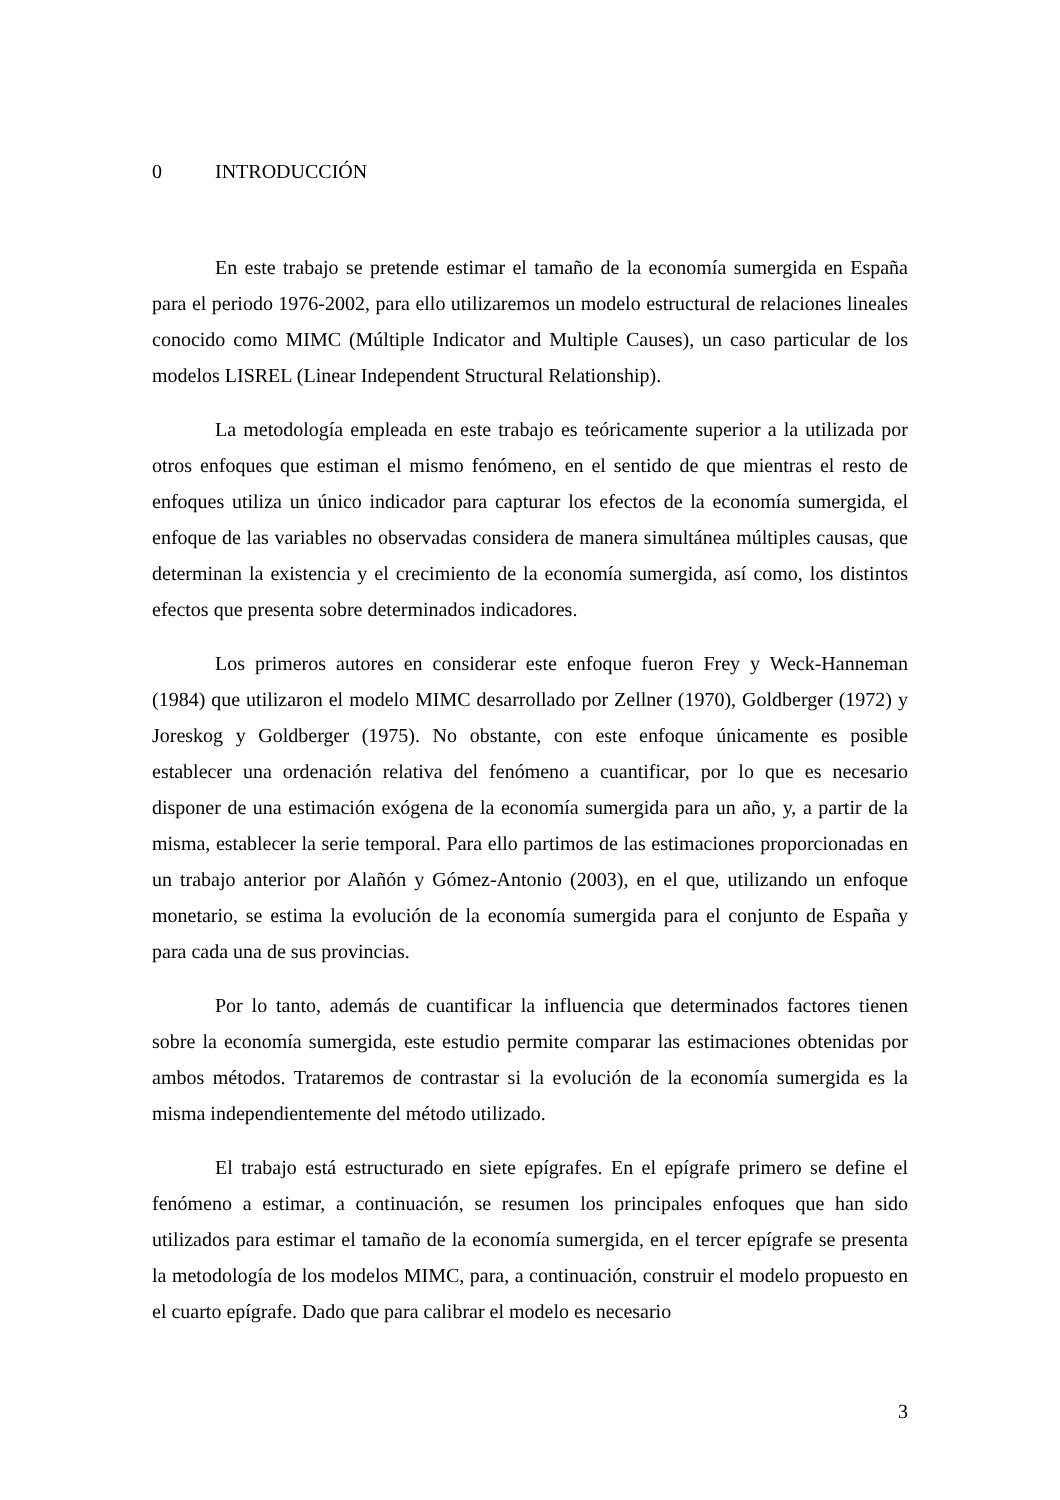0 INTRODUCCIÓN
En este trabajo se pretende estimar el tamaño de la economía sumergida en España para el periodo 1976-2002, para ello utilizaremos un modelo estructural de relaciones lineales conocido como MIMC (Múltiple Indicator and Multiple Causes), un caso particular de los modelos LISREL (Linear Independent Structural Relationship).
La metodología empleada en este trabajo es teóricamente superior a la utilizada por otros enfoques que estiman el mismo fenómeno, en el sentido de que mientras el resto de enfoques utiliza un único indicador para capturar los efectos de la economía sumergida, el enfoque de las variables no observadas considera de manera simultánea múltiples causas, que determinan la existencia y el crecimiento de la economía sumergida, así como, los distintos efectos que presenta sobre determinados indicadores.
Los primeros autores en considerar este enfoque fueron Frey y Weck-Hanneman (1984) que utilizaron el modelo MIMC desarrollado por Zellner (1970), Goldberger (1972) y Joreskog y Goldberger (1975). No obstante, con este enfoque únicamente es posible establecer una ordenación relativa del fenómeno a cuantificar, por lo que es necesario disponer de una estimación exógena de la economía sumergida para un año, y, a partir de la misma, establecer la serie temporal. Para ello partimos de las estimaciones proporcionadas en un trabajo anterior por Alañón y Gómez-Antonio (2003), en el que, utilizando un enfoque monetario, se estima la evolución de la economía sumergida para el conjunto de España y para cada una de sus provincias.
Por lo tanto, además de cuantificar la influencia que determinados factores tienen sobre la economía sumergida, este estudio permite comparar las estimaciones obtenidas por ambos métodos. Trataremos de contrastar si la evolución de la economía sumergida es la misma independientemente del método utilizado.
El trabajo está estructurado en siete epígrafes. En el epígrafe primero se define el fenómeno a estimar, a continuación, se resumen los principales enfoques que han sido utilizados para estimar el tamaño de la economía sumergida, en el tercer epígrafe se presenta la metodología de los modelos MIMC, para, a continuación, construir el modelo propuesto en el cuarto epígrafe. Dado que para calibrar el modelo es necesario
3